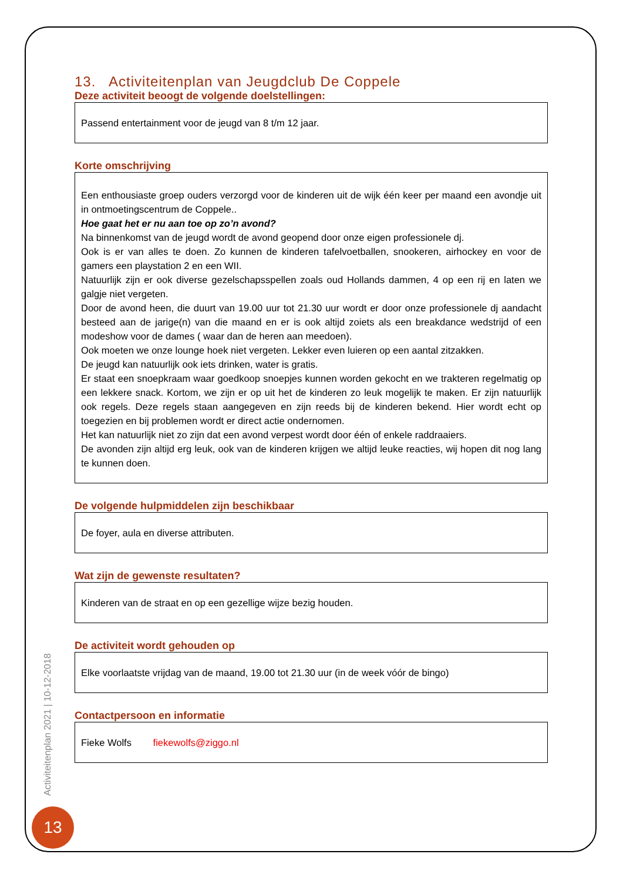13. Activiteitenplan van Jeugdclub De Coppele
Deze activiteit beoogt de volgende doelstellingen:
Passend entertainment voor de jeugd van 8 t/m 12 jaar.
Korte omschrijving
Een enthousiaste groep ouders verzorgd voor de kinderen uit de wijk één keer per maand een avondje uit in ontmoetingscentrum de Coppele..
Hoe gaat het er nu aan toe op zo’n avond?
Na binnenkomst van de jeugd wordt de avond geopend door onze eigen professionele dj.
Ook is er van alles te doen. Zo kunnen de kinderen tafelvoetballen, snookeren, airhockey en voor de gamers een playstation 2 en een WII.
Natuurlijk zijn er ook diverse gezelschapsspellen zoals oud Hollands dammen, 4 op een rij en laten we galgje niet vergeten.
Door de avond heen, die duurt van 19.00 uur tot 21.30 uur wordt er door onze professionele dj aandacht besteed aan de jarige(n) van die maand en er is ook altijd zoiets als een breakdance wedstrijd of een modeshow voor de dames ( waar dan de heren aan meedoen).
Ook moeten we onze lounge hoek niet vergeten. Lekker even luieren op een aantal zitzakken.
De jeugd kan natuurlijk ook iets drinken, water is gratis.
Er staat een snoepkraam waar goedkoop snoepjes kunnen worden gekocht en we trakteren regelmatig op een lekkere snack. Kortom, we zijn er op uit het de kinderen zo leuk mogelijk te maken. Er zijn natuurlijk ook regels. Deze regels staan aangegeven en zijn reeds bij de kinderen bekend. Hier wordt echt op toegezien en bij problemen wordt er direct actie ondernomen.
Het kan natuurlijk niet zo zijn dat een avond verpest wordt door één of enkele raddraaiers.
De avonden zijn altijd erg leuk, ook van de kinderen krijgen we altijd leuke reacties, wij hopen dit nog lang te kunnen doen.
De volgende hulpmiddelen zijn beschikbaar
De foyer, aula en diverse attributen.
Wat zijn de gewenste resultaten?
Kinderen van de straat en op een gezellige wijze bezig houden.
De activiteit wordt gehouden op
Elke voorlaatste vrijdag van de maand, 19.00 tot 21.30 uur (in de week vóór de bingo)
Contactpersoon en informatie
Fieke Wolfs fiekewolfs@ziggo.nl
Activiteitenplan 2021 | 10-12-2018
13